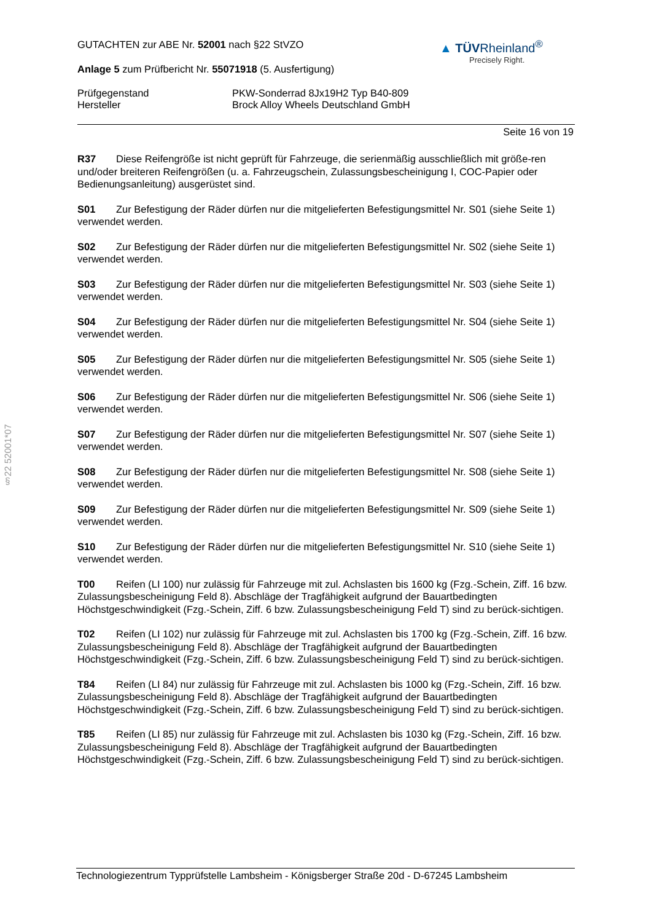§22 52001*07
▲ TÜVRheinland<sup>®</sup>
Precisely Right.
GUTACHTEN zur ABE Nr. 52001 nach §22 StVZO
Anlage 5 zum Prüfbericht Nr. 55071918 (5. Ausfertigung)
Prüfgegenstand PKW-Sonderrad 8Jx19H2 Typ B40-809
Hersteller Brock Alloy Wheels Deutschland GmbH
Seite 16 von 19
R37 Diese Reifengröße ist nicht geprüft für Fahrzeuge, die serienmäßig ausschließlich mit größe-ren und/oder breiteren Reifengrößen (u. a. Fahrzeugschein, Zulassungsbescheinigung I, COC-Papier oder Bedienungsanleitung) ausgerüstet sind.
S01 Zur Befestigung der Räder dürfen nur die mitgelieferten Befestigungsmittel Nr. S01 (siehe Seite 1) verwendet werden.
S02 Zur Befestigung der Räder dürfen nur die mitgelieferten Befestigungsmittel Nr. S02 (siehe Seite 1) verwendet werden.
S03 Zur Befestigung der Räder dürfen nur die mitgelieferten Befestigungsmittel Nr. S03 (siehe Seite 1) verwendet werden.
S04 Zur Befestigung der Räder dürfen nur die mitgelieferten Befestigungsmittel Nr. S04 (siehe Seite 1) verwendet werden.
S05 Zur Befestigung der Räder dürfen nur die mitgelieferten Befestigungsmittel Nr. S05 (siehe Seite 1) verwendet werden.
S06 Zur Befestigung der Räder dürfen nur die mitgelieferten Befestigungsmittel Nr. S06 (siehe Seite 1) verwendet werden.
S07 Zur Befestigung der Räder dürfen nur die mitgelieferten Befestigungsmittel Nr. S07 (siehe Seite 1) verwendet werden.
S08 Zur Befestigung der Räder dürfen nur die mitgelieferten Befestigungsmittel Nr. S08 (siehe Seite 1) verwendet werden.
S09 Zur Befestigung der Räder dürfen nur die mitgelieferten Befestigungsmittel Nr. S09 (siehe Seite 1) verwendet werden.
S10 Zur Befestigung der Räder dürfen nur die mitgelieferten Befestigungsmittel Nr. S10 (siehe Seite 1) verwendet werden.
T00 Reifen (LI 100) nur zulässig für Fahrzeuge mit zul. Achslasten bis 1600 kg (Fzg.-Schein, Ziff. 16 bzw. Zulassungsbescheinigung Feld 8). Abschläge der Tragfähigkeit aufgrund der Bauartbedingten Höchstgeschwindigkeit (Fzg.-Schein, Ziff. 6 bzw. Zulassungsbescheinigung Feld T) sind zu berück-sichtigen.
T02 Reifen (LI 102) nur zulässig für Fahrzeuge mit zul. Achslasten bis 1700 kg (Fzg.-Schein, Ziff. 16 bzw. Zulassungsbescheinigung Feld 8). Abschläge der Tragfähigkeit aufgrund der Bauartbedingten Höchstgeschwindigkeit (Fzg.-Schein, Ziff. 6 bzw. Zulassungsbescheinigung Feld T) sind zu berück-sichtigen.
T84 Reifen (LI 84) nur zulässig für Fahrzeuge mit zul. Achslasten bis 1000 kg (Fzg.-Schein, Ziff. 16 bzw. Zulassungsbescheinigung Feld 8). Abschläge der Tragfähigkeit aufgrund der Bauartbedingten Höchstgeschwindigkeit (Fzg.-Schein, Ziff. 6 bzw. Zulassungsbescheinigung Feld T) sind zu berück-sichtigen.
T85 Reifen (LI 85) nur zulässig für Fahrzeuge mit zul. Achslasten bis 1030 kg (Fzg.-Schein, Ziff. 16 bzw. Zulassungsbescheinigung Feld 8). Abschläge der Tragfähigkeit aufgrund der Bauartbedingten Höchstgeschwindigkeit (Fzg.-Schein, Ziff. 6 bzw. Zulassungsbescheinigung Feld T) sind zu berück-sichtigen.
Technologiezentrum Typprüfstelle Lambsheim - Königsberger Straße 20d - D-67245 Lambsheim